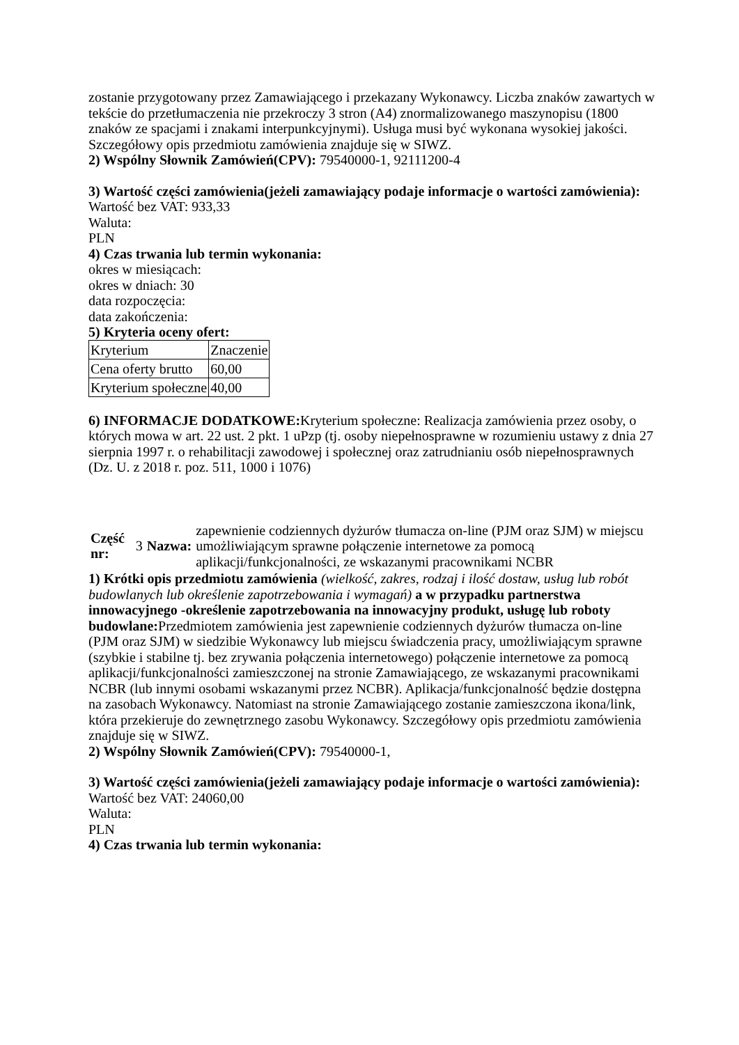zostanie przygotowany przez Zamawiającego i przekazany Wykonawcy. Liczba znaków zawartych w tekście do przetłumaczenia nie przekroczy 3 stron (A4) znormalizowanego maszynopisu (1800 znaków ze spacjami i znakami interpunkcyjnymi). Usługa musi być wykonana wysokiej jakości. Szczegółowy opis przedmiotu zamówienia znajduje się w SIWZ.
2) Wspólny Słownik Zamówień(CPV): 79540000-1, 92111200-4
3) Wartość części zamówienia(jeżeli zamawiający podaje informacje o wartości zamówienia):
Wartość bez VAT: 933,33
Waluta:
PLN
4) Czas trwania lub termin wykonania:
okres w miesiącach:
okres w dniach: 30
data rozpoczęcia:
data zakończenia:
5) Kryteria oceny ofert:
| Kryterium | Znaczenie |
| Cena oferty brutto | 60,00 |
| Kryterium społeczne | 40,00 |
6) INFORMACJE DODATKOWE: Kryterium społeczne: Realizacja zamówienia przez osoby, o których mowa w art. 22 ust. 2 pkt. 1 uPzp (tj. osoby niepełnosprawne w rozumieniu ustawy z dnia 27 sierpnia 1997 r. o rehabilitacji zawodowej i społecznej oraz zatrudnianiu osób niepełnosprawnych (Dz. U. z 2018 r. poz. 511, 1000 i 1076)
| Część nr: | 3 | Nazwa: | zapewnienie codziennych dyżurów tłumacza on-line (PJM oraz SJM) w miejscu umożliwiającym sprawne połączenie internetowe za pomocą aplikacji/funkcjonalności, ze wskazanymi pracownikami NCBR |
1) Krótki opis przedmiotu zamówienia (wielkość, zakres, rodzaj i ilość dostaw, usług lub robót budowlanych lub określenie zapotrzebowania i wymagań) a w przypadku partnerstwa innowacyjnego -określenie zapotrzebowania na innowacyjny produkt, usługę lub roboty budowlane: Przedmiotem zamówienia jest zapewnienie codziennych dyżurów tłumacza on-line (PJM oraz SJM) w siedzibie Wykonawcy lub miejscu świadczenia pracy, umożliwiającym sprawne (szybkie i stabilne tj. bez zrywania połączenia internetowego) połączenie internetowe za pomocą aplikacji/funkcjonalności zamieszczonej na stronie Zamawiającego, ze wskazanymi pracownikami NCBR (lub innymi osobami wskazanymi przez NCBR). Aplikacja/funkcjonalność będzie dostępna na zasobach Wykonawcy. Natomiast na stronie Zamawiającego zostanie zamieszczona ikona/link, która przekieruje do zewnętrznego zasobu Wykonawcy. Szczegółowy opis przedmiotu zamówienia znajduje się w SIWZ.
2) Wspólny Słownik Zamówień(CPV): 79540000-1,
3) Wartość części zamówienia(jeżeli zamawiający podaje informacje o wartości zamówienia):
Wartość bez VAT: 24060,00
Waluta:
PLN
4) Czas trwania lub termin wykonania: